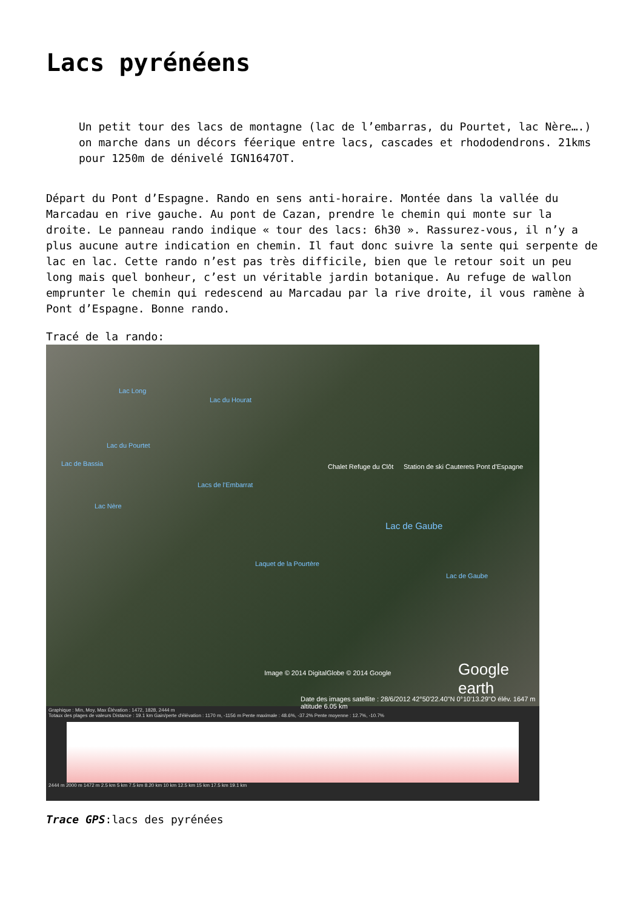Lacs pyrénéens
Un petit tour des lacs de montagne (lac de l’embarras, du Pourtet, lac Nère….) on marche dans un décors féerique entre lacs, cascades et rhododendrons. 21kms pour 1250m de dénivelé IGN1647OT.
Départ du Pont d’Espagne. Rando en sens anti-horaire. Montée dans la vallée du Marcadau en rive gauche. Au pont de Cazan, prendre le chemin qui monte sur la droite. Le panneau rando indique « tour des lacs: 6h30 ». Rassurez-vous, il n’y a plus aucune autre indication en chemin. Il faut donc suivre la sente qui serpente de lac en lac. Cette rando n’est pas très difficile, bien que le retour soit un peu long mais quel bonheur, c’est un véritable jardin botanique. Au refuge de wallon emprunter le chemin qui redescend au Marcadau par la rive droite, il vous ramène à Pont d’Espagne. Bonne rando.
Tracé de la rando:
Lac Long
Lac du Hourat
Lac du Pourtet
Lac de Bassia
Lacs de l'Embarrat
Lac Nère
Chalet Refuge du Clôt Station de ski Cauterets Pont d'Espagne
Lac de Gaube
Laquet de la Pourtère
Lac de Gaube
Image © 2014 DigitalGlobe © 2014 Google Google earth
Date des images satellite : 28/6/2012 42°50'22.40"N 0°10'13.29"O élév. 1647 m altitude 6.05 km
Graphique : Min, Moy, Max Élévation : 1472, 1828, 2444 m
Totaux des plages de valeurs Distance : 19.1 km Gain/perte d'élévation : 1170 m, -1156 m Pente maximale : 48.6%, -37.2% Pente moyenne : 12.7%, -10.7%
2444 m 2000 m 1472 m 2.5 km 5 km 7.5 km 8.20 km 10 km 12.5 km 15 km 17.5 km 19.1 km
Trace GPS:lacs des pyrénées